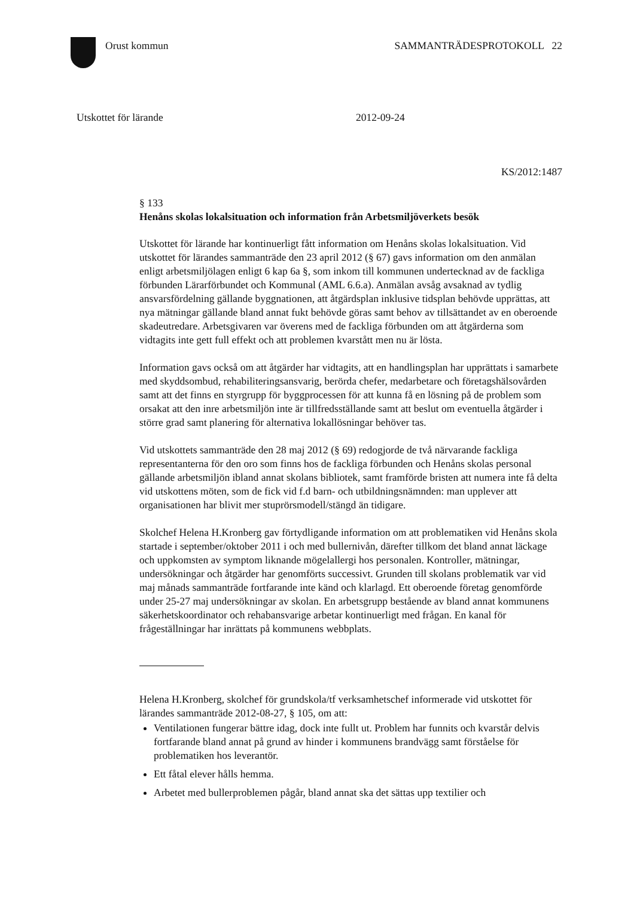Orust kommun SAMMANTRÄDESPROTOKOLL 22
Utskottet för lärande 2012-09-24
KS/2012:1487
§ 133
Henåns skolas lokalsituation och information från Arbetsmiljöverkets besök
Utskottet för lärande har kontinuerligt fått information om Henåns skolas lokalsituation. Vid utskottet för lärandes sammanträde den 23 april 2012 (§ 67) gavs information om den anmälan enligt arbetsmiljölagen enligt 6 kap 6a §, som inkom till kommunen undertecknad av de fackliga förbunden Lärarförbundet och Kommunal (AML 6.6.a). Anmälan avsåg avsaknad av tydlig ansvarsfördelning gällande byggnationen, att åtgärdsplan inklusive tidsplan behövde upprättas, att nya mätningar gällande bland annat fukt behövde göras samt behov av tillsättandet av en oberoende skadeutredare. Arbetsgivaren var överens med de fackliga förbunden om att åtgärderna som vidtagits inte gett full effekt och att problemen kvarstått men nu är lösta.
Information gavs också om att åtgärder har vidtagits, att en handlingsplan har upprättats i samarbete med skyddsombud, rehabiliteringsansvarig, berörda chefer, medarbetare och företagshälsovården samt att det finns en styrgrupp för byggprocessen för att kunna få en lösning på de problem som orsakat att den inre arbetsmiljön inte är tillfredsställande samt att beslut om eventuella åtgärder i större grad samt planering för alternativa lokallösningar behöver tas.
Vid utskottets sammanträde den 28 maj 2012 (§ 69) redogjorde de två närvarande fackliga representanterna för den oro som finns hos de fackliga förbunden och Henåns skolas personal gällande arbetsmiljön ibland annat skolans bibliotek, samt framförde bristen att numera inte få delta vid utskottens möten, som de fick vid f.d barn- och utbildningsnämnden: man upplever att organisationen har blivit mer stuprörsmodell/stängd än tidigare.
Skolchef Helena H.Kronberg gav förtydligande information om att problematiken vid Henåns skola startade i september/oktober 2011 i och med bullernivån, därefter tillkom det bland annat läckage och uppkomsten av symptom liknande mögelallergi hos personalen. Kontroller, mätningar, undersökningar och åtgärder har genomförts successivt. Grunden till skolans problematik var vid maj månads sammanträde fortfarande inte känd och klarlagd. Ett oberoende företag genomförde under 25-27 maj undersökningar av skolan. En arbetsgrupp bestående av bland annat kommunens säkerhetskoordinator och rehabansvarige arbetar kontinuerligt med frågan. En kanal för frågeställningar har inrättats på kommunens webbplats.
Helena H.Kronberg, skolchef för grundskola/tf verksamhetschef informerade vid utskottet för lärandes sammanträde 2012-08-27, § 105, om att:
Ventilationen fungerar bättre idag, dock inte fullt ut. Problem har funnits och kvarstår delvis fortfarande bland annat på grund av hinder i kommunens brandvägg samt förståelse för problematiken hos leverantör.
Ett fåtal elever hålls hemma.
Arbetet med bullerproblemen pågår, bland annat ska det sättas upp textilier och